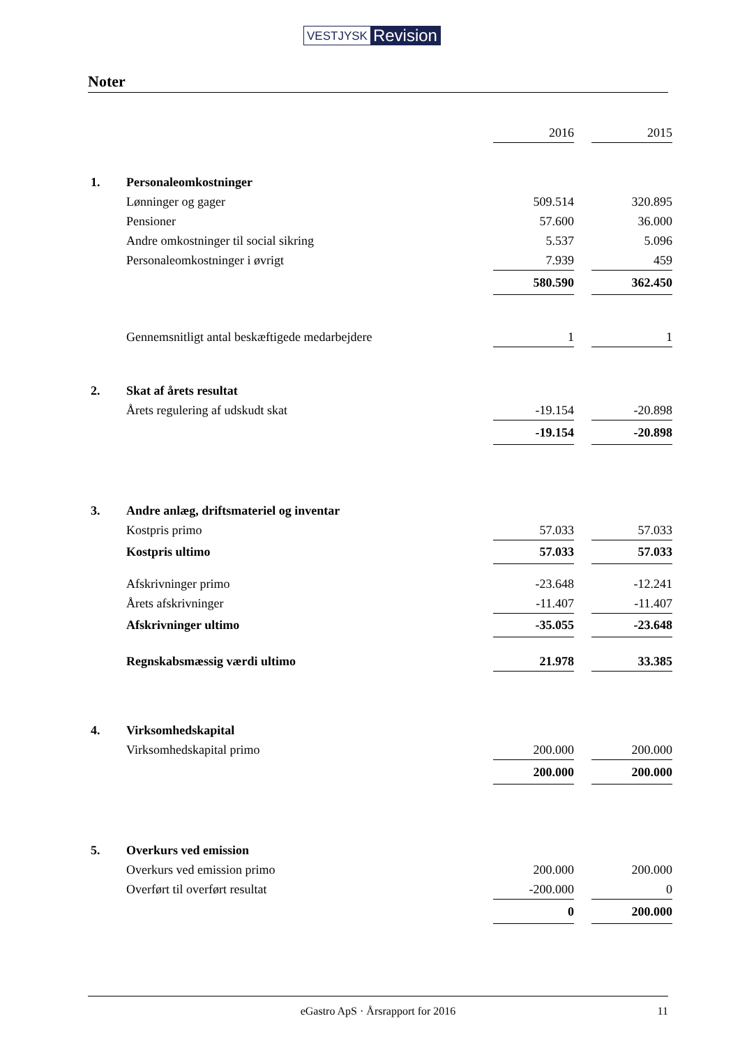VESTJYSK Revision
Noter
| | | 2016 | | 2015 |
| 1. | Personaleomkostninger | | | |
| | Lønninger og gager | 509.514 | | 320.895 |
| | Pensioner | 57.600 | | 36.000 |
| | Andre omkostninger til social sikring | 5.537 | | 5.096 |
| | Personaleomkostninger i øvrigt | 7.939 | | 459 |
| | | 580.590 | | 362.450 |
| | Gennemsnitligt antal beskæftigede medarbejdere | 1 | | 1 |
| 2. | Skat af årets resultat | | | |
| | Årets regulering af udskudt skat | -19.154 | | -20.898 |
| | | -19.154 | | -20.898 |
| 3. | Andre anlæg, driftsmateriel og inventar | | | |
| | Kostpris primo | 57.033 | | 57.033 |
| | Kostpris ultimo | 57.033 | | 57.033 |
| | Afskrivninger primo | -23.648 | | -12.241 |
| | Årets afskrivninger | -11.407 | | -11.407 |
| | Afskrivninger ultimo | -35.055 | | -23.648 |
| | Regnskabsmæssig værdi ultimo | 21.978 | | 33.385 |
| 4. | Virksomhedskapital | | | |
| | Virksomhedskapital primo | 200.000 | | 200.000 |
| | | 200.000 | | 200.000 |
| 5. | Overkurs ved emission | | | |
| | Overkurs ved emission primo | 200.000 | | 200.000 |
| | Overført til overført resultat | -200.000 | | 0 |
| | | 0 | | 200.000 |
eGastro ApS · Årsrapport for 2016 11